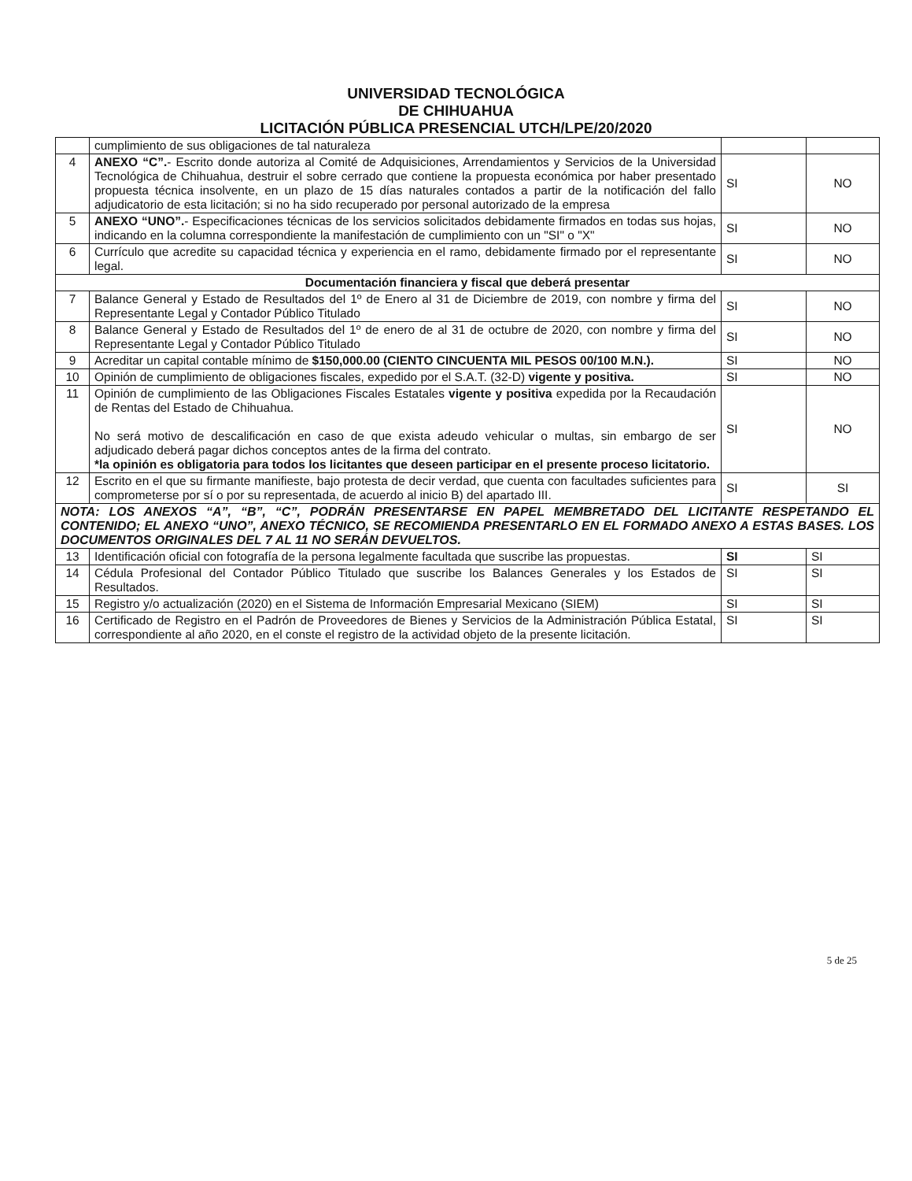UNIVERSIDAD TECNOLÓGICA
DE CHIHUAHUA
LICITACIÓN PÚBLICA PRESENCIAL UTCH/LPE/20/2020
| | cumplimiento de sus obligaciones de tal naturaleza | | |
| 4 | ANEXO “C”. - Escrito donde autoriza al Comité de Adquisiciones, Arrendamientos y Servicios de la Universidad Tecnológica de Chihuahua, destruir el sobre cerrado que contiene la propuesta económica por haber presentado propuesta técnica insolvente, en un plazo de 15 días naturales contados a partir de la notificación del fallo adjudicatorio de esta licitación; si no ha sido recuperado por personal autorizado de la empresa | SI | NO |
| 5 | ANEXO “UNO”. - Especificaciones técnicas de los servicios solicitados debidamente firmados en todas sus hojas, indicando en la columna correspondiente la manifestación de cumplimiento con un "SI" o "X" | SI | NO |
| 6 | Currículo que acredite su capacidad técnica y experiencia en el ramo, debidamente firmado por el representante legal. | SI | NO |
| Documentación financiera y fiscal que deberá presentar | | | |
| 7 | Balance General y Estado de Resultados del 1º de Enero al 31 de Diciembre de 2019, con nombre y firma del Representante Legal y Contador Público Titulado | SI | NO |
| 8 | Balance General y Estado de Resultados del 1º de enero de al 31 de octubre de 2020, con nombre y firma del Representante Legal y Contador Público Titulado | SI | NO |
| 9 | Acreditar un capital contable mínimo de $150,000.00 (CIENTO CINCUENTA MIL PESOS 00/100 M.N.). | SI | NO |
| 10 | Opinión de cumplimiento de obligaciones fiscales, expedido por el S.A.T. (32-D) vigente y positiva. | SI | NO |
| 11 | Opinión de cumplimiento de las Obligaciones Fiscales Estatales vigente y positiva expedida por la Recaudación de Rentas del Estado de Chihuahua. No será motivo de descalificación en caso de que exista adeudo vehicular o multas, sin embargo de ser adjudicado deberá pagar dichos conceptos antes de la firma del contrato. *la opinión es obligatoria para todos los licitantes que deseen participar en el presente proceso licitatorio. | SI | NO |
| 12 | Escrito en el que su firmante manifieste, bajo protesta de decir verdad, que cuenta con facultades suficientes para comprometerse por sí o por su representada, de acuerdo al inicio B) del apartado III. | SI | SI |
| NOTA: LOS ANEXOS “A”, “B”, “C”, PODRÁN PRESENTARSE EN PAPEL MEMBRETADO DEL LICITANTE RESPETANDO EL CONTENIDO; EL ANEXO “UNO”, ANEXO TÉCNICO, SE RECOMIENDA PRESENTARLO EN EL FORMADO ANEXO A ESTAS BASES. LOS DOCUMENTOS ORIGINALES DEL 7 AL 11 NO SERÁN DEVUELTOS. | | | |
| 13 | Identificación oficial con fotografía de la persona legalmente facultada que suscribe las propuestas. | SI | SI |
| 14 | Cédula Profesional del Contador Público Titulado que suscribe los Balances Generales y los Estados de Resultados. | SI | SI |
| 15 | Registro y/o actualización (2020) en el Sistema de Información Empresarial Mexicano (SIEM) | SI | SI |
| 16 | Certificado de Registro en el Padrón de Proveedores de Bienes y Servicios de la Administración Pública Estatal, correspondiente al año 2020, en el conste el registro de la actividad objeto de la presente licitación. | SI | SI |
5 de 25